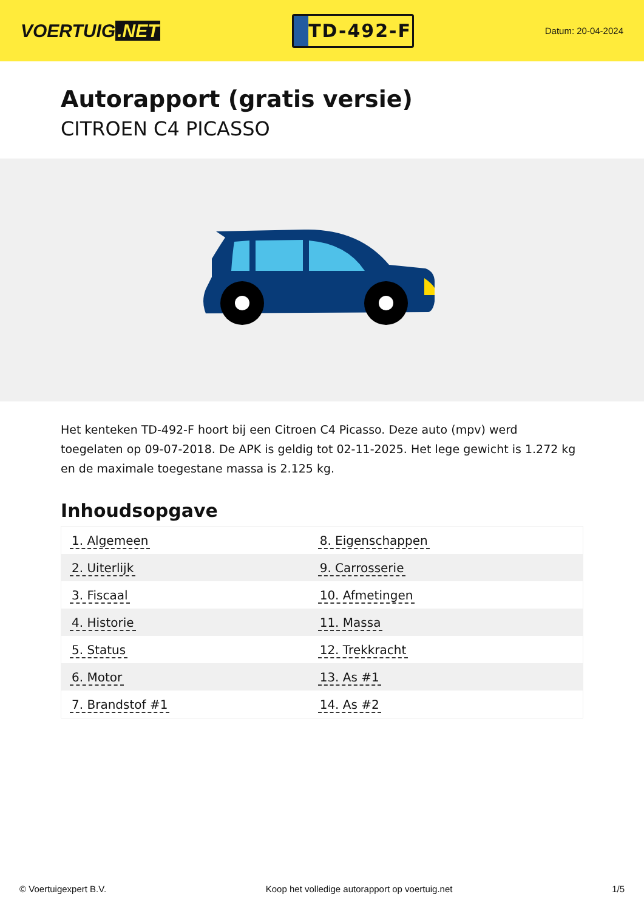VOERTUIG.NET
TD-492-F
Datum: 20-04-2024
Autorapport (gratis versie)
CITROEN C4 PICASSO
Het kenteken TD-492-F hoort bij een Citroen C4 Picasso. Deze auto (mpv) werd toegelaten op 09-07-2018. De APK is geldig tot 02-11-2025. Het lege gewicht is 1.272 kg en de maximale toegestane massa is 2.125 kg.
Inhoudsopgave
| 1. Algemeen | 8. Eigenschappen |
| 2. Uiterlijk | 9. Carrosserie |
| 3. Fiscaal | 10. Afmetingen |
| 4. Historie | 11. Massa |
| 5. Status | 12. Trekkracht |
| 6. Motor | 13. As #1 |
| 7. Brandstof #1 | 14. As #2 |
© Voertuigexpert B.V. Koop het volledige autorapport op voertuig.net 1/5